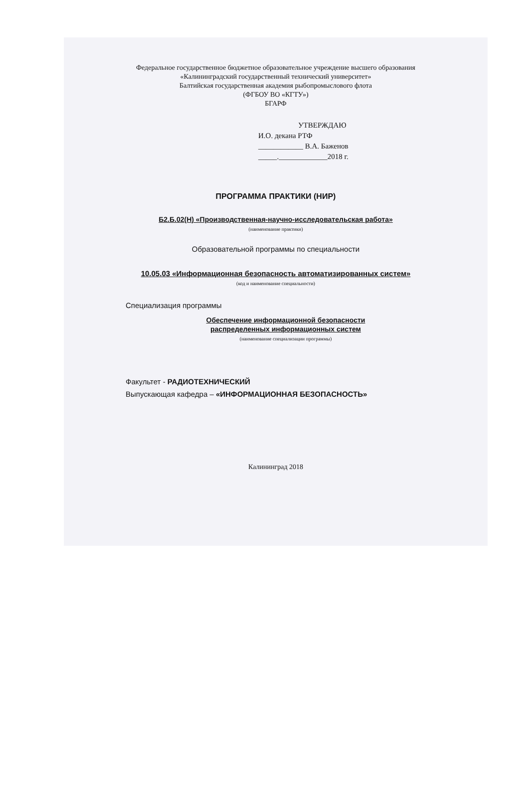Федеральное государственное бюджетное образовательное учреждение высшего образования
«Калининградский государственный технический университет»
Балтийская государственная академия рыбопромыслового флота
(ФГБОУ ВО «КГТУ»)
БГАРФ
УТВЕРЖДАЮ
И.О. декана РТФ
____________ В.А. Баженов
_____._____________2018 г.
ПРОГРАММА ПРАКТИКИ (НИР)
Б2.Б.02(Н) «Производственная-научно-исследовательская работа»
(наименование практики)
Образовательной программы по специальности
10.05.03 «Информационная безопасность автоматизированных систем»
(код и наименование специальности)
Специализация программы
Обеспечение информационной безопасности
распределенных информационных систем
(наименование специализации программы)
Факультет - РАДИОТЕХНИЧЕСКИЙ
Выпускающая кафедра – «ИНФОРМАЦИОННАЯ БЕЗОПАСНОСТЬ»
Калининград 2018